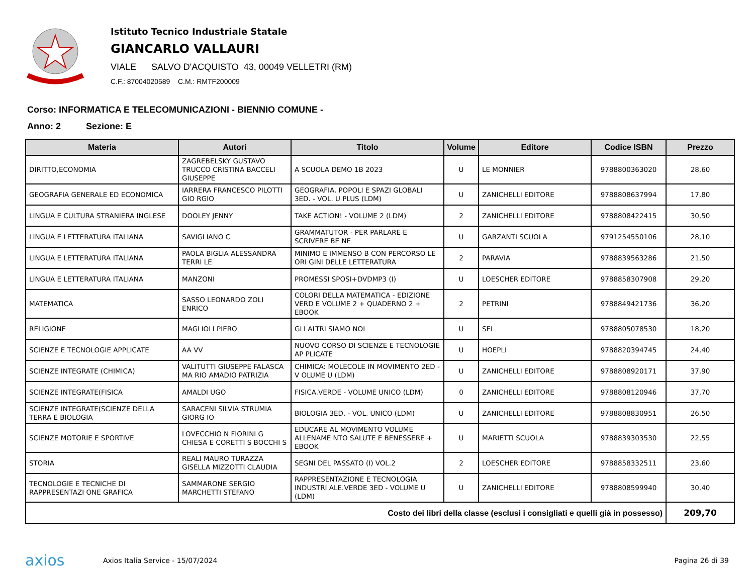Istituto Tecnico Industriale Statale
GIANCARLO VALLAURI
VIALE SALVO D'ACQUISTO 43, 00049 VELLETRI (RM)
C.F.: 87004020589 C.M.: RMTF200009
Corso: INFORMATICA E TELECOMUNICAZIONI - BIENNIO COMUNE -
Anno: 2 Sezione: E
| Materia | Autori | Titolo | Volume | Editore | Codice ISBN | Prezzo |
| --- | --- | --- | --- | --- | --- | --- |
| DIRITTO,ECONOMIA | ZAGREBELSKY GUSTAVO TRUCCO CRISTINA BACCELI GIUSEPPE | A SCUOLA DEMO 1B 2023 | U | LE MONNIER | 9788800363020 | 28,60 |
| GEOGRAFIA GENERALE ED ECONOMICA | IARRERA FRANCESCO PILOTTI GIO RGIO | GEOGRAFIA. POPOLI E SPAZI GLOBALI 3ED. - VOL. U PLUS (LDM) | U | ZANICHELLI EDITORE | 9788808637994 | 17,80 |
| LINGUA E CULTURA STRANIERA INGLESE | DOOLEY JENNY | TAKE ACTION! - VOLUME 2 (LDM) | 2 | ZANICHELLI EDITORE | 9788808422415 | 30,50 |
| LINGUA E LETTERATURA ITALIANA | SAVIGLIANO C | GRAMMATUTOR - PER PARLARE E SCRIVERE BE NE | U | GARZANTI SCUOLA | 9791254550106 | 28,10 |
| LINGUA E LETTERATURA ITALIANA | PAOLA BIGLIA ALESSANDRA TERRI LE | MINIMO E IMMENSO B CON PERCORSO LE ORI GINI DELLE LETTERATURA | 2 | PARAVIA | 9788839563286 | 21,50 |
| LINGUA E LETTERATURA ITALIANA | MANZONI | PROMESSI SPOSI+DVDMP3 (I) | U | LOESCHER EDITORE | 9788858307908 | 29,20 |
| MATEMATICA | SASSO LEONARDO ZOLI ENRICO | COLORI DELLA MATEMATICA - EDIZIONE VERD E VOLUME 2 + QUADERNO 2 + EBOOK | 2 | PETRINI | 9788849421736 | 36,20 |
| RELIGIONE | MAGLIOLI PIERO | GLI ALTRI SIAMO NOI | U | SEI | 9788805078530 | 18,20 |
| SCIENZE E TECNOLOGIE APPLICATE | AA VV | NUOVO CORSO DI SCIENZE E TECNOLOGIE AP PLICATE | U | HOEPLI | 9788820394745 | 24,40 |
| SCIENZE INTEGRATE (CHIMICA) | VALITUTTI GIUSEPPE FALASCA MA RIO AMADIO PATRIZIA | CHIMICA: MOLECOLE IN MOVIMENTO 2ED - V OLUME U (LDM) | U | ZANICHELLI EDITORE | 9788808920171 | 37,90 |
| SCIENZE INTEGRATE(FISICA | AMALDI UGO | FISICA.VERDE - VOLUME UNICO (LDM) | 0 | ZANICHELLI EDITORE | 9788808120946 | 37,70 |
| SCIENZE INTEGRATE(SCIENZE DELLA TERRA E BIOLOGIA | SARACENI SILVIA STRUMIA GIORG IO | BIOLOGIA 3ED. - VOL. UNICO (LDM) | U | ZANICHELLI EDITORE | 9788808830951 | 26,50 |
| SCIENZE MOTORIE E SPORTIVE | LOVECCHIO N FIORINI G CHIESA E CORETTI S BOCCHI S | EDUCARE AL MOVIMENTO VOLUME ALLENAME NTO SALUTE E BENESSERE + EBOOK | U | MARIETTI SCUOLA | 9788839303530 | 22,55 |
| STORIA | REALI MAURO TURAZZA GISELLA MIZZOTTI CLAUDIA | SEGNI DEL PASSATO (I) VOL.2 | 2 | LOESCHER EDITORE | 9788858332511 | 23,60 |
| TECNOLOGIE E TECNICHE DI RAPPRESENTAZI ONE GRAFICA | SAMMARONE SERGIO MARCHETTI STEFANO | RAPPRESENTAZIONE E TECNOLOGIA INDUSTRI ALE.VERDE 3ED - VOLUME U (LDM) | U | ZANICHELLI EDITORE | 9788808599940 | 30,40 |
| Costo dei libri della classe (esclusi i consigliati e quelli già in possesso) | | | | | | 209,70 |
axios Axios Italia Service - 15/07/2024 Pagina 26 di 39